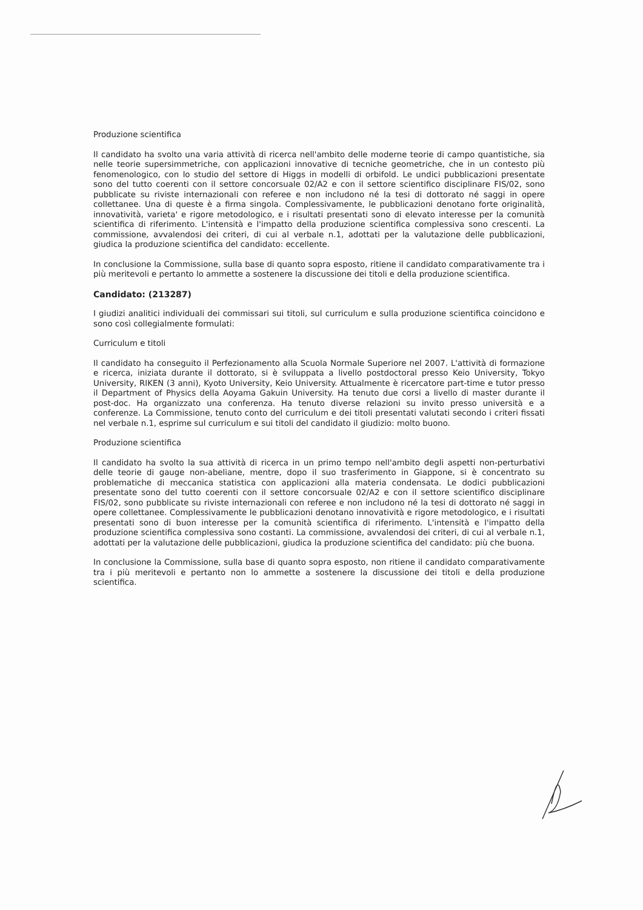Produzione scientifica
Il candidato ha svolto una varia attività di ricerca nell'ambito delle moderne teorie di campo quantistiche, sia nelle teorie supersimmetriche, con applicazioni innovative di tecniche geometriche, che in un contesto più fenomenologico, con lo studio del settore di Higgs in modelli di orbifold. Le undici pubblicazioni presentate sono del tutto coerenti con il settore concorsuale 02/A2 e con il settore scientifico disciplinare FIS/02, sono pubblicate su riviste internazionali con referee e non includono né la tesi di dottorato né saggi in opere collettanee. Una di queste è a firma singola. Complessivamente, le pubblicazioni denotano forte originalità, innovatività, varieta' e rigore metodologico, e i risultati presentati sono di elevato interesse per la comunità scientifica di riferimento. L'intensità e l'impatto della produzione scientifica complessiva sono crescenti. La commissione, avvalendosi dei criteri, di cui al verbale n.1, adottati per la valutazione delle pubblicazioni, giudica la produzione scientifica del candidato: eccellente.
In conclusione la Commissione, sulla base di quanto sopra esposto, ritiene il candidato comparativamente tra i più meritevoli e pertanto lo ammette a sostenere la discussione dei titoli e della produzione scientifica.
Candidato: (213287)
I giudizi analitici individuali dei commissari sui titoli, sul curriculum e sulla produzione scientifica coincidono e sono così collegialmente formulati:
Curriculum e titoli
Il candidato ha conseguito il Perfezionamento alla Scuola Normale Superiore nel 2007. L'attività di formazione e ricerca, iniziata durante il dottorato, si è sviluppata a livello postdoctoral presso Keio University, Tokyo University, RIKEN (3 anni), Kyoto University, Keio University. Attualmente è ricercatore part-time e tutor presso il Department of Physics della Aoyama Gakuin University. Ha tenuto due corsi a livello di master durante il post-doc. Ha organizzato una conferenza. Ha tenuto diverse relazioni su invito presso università e a conferenze. La Commissione, tenuto conto del curriculum e dei titoli presentati valutati secondo i criteri fissati nel verbale n.1, esprime sul curriculum e sui titoli del candidato il giudizio: molto buono.
Produzione scientifica
Il candidato ha svolto la sua attività di ricerca in un primo tempo nell'ambito degli aspetti non-perturbativi delle teorie di gauge non-abeliane, mentre, dopo il suo trasferimento in Giappone, si è concentrato su problematiche di meccanica statistica con applicazioni alla materia condensata. Le dodici pubblicazioni presentate sono del tutto coerenti con il settore concorsuale 02/A2 e con il settore scientifico disciplinare FIS/02, sono pubblicate su riviste internazionali con referee e non includono né la tesi di dottorato né saggi in opere collettanee. Complessivamente le pubblicazioni denotano innovatività e rigore metodologico, e i risultati presentati sono di buon interesse per la comunità scientifica di riferimento. L'intensità e l'impatto della produzione scientifica complessiva sono costanti. La commissione, avvalendosi dei criteri, di cui al verbale n.1, adottati per la valutazione delle pubblicazioni, giudica la produzione scientifica del candidato: più che buona.
In conclusione la Commissione, sulla base di quanto sopra esposto, non ritiene il candidato comparativamente tra i più meritevoli e pertanto non lo ammette a sostenere la discussione dei titoli e della produzione scientifica.